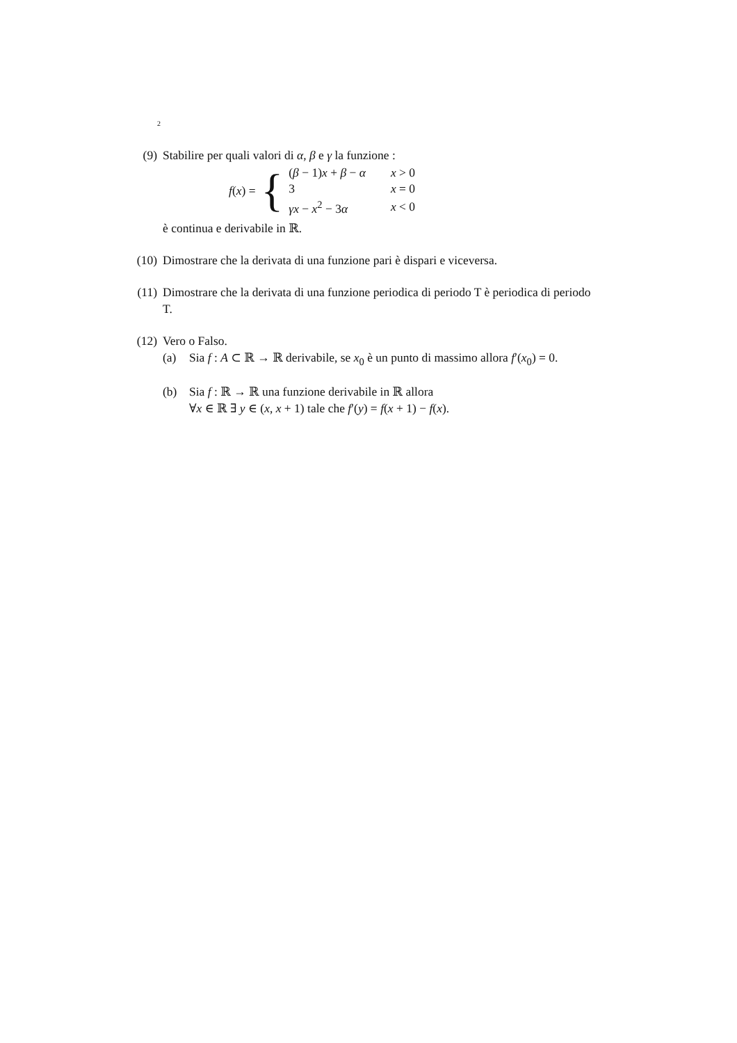2
(9) Stabilire per quali valori di α, β e γ la funzione :
f(x) = {
| ( β − 1) x + β − α | x > 0 |
| 3 | x = 0 |
| γx − x<sup>2</sup> − 3 α | x < 0 |
è continua e derivabile in ℝ.
(10) Dimostrare che la derivata di una funzione pari è dispari e viceversa.
(11) Dimostrare che la derivata di una funzione periodica di periodo T è periodica di periodo T.
(12) Vero o Falso.
(a) Sia f : A ⊂ ℝ → ℝ derivabile, se x<sub>0</sub> è un punto di massimo allora f′(x<sub>0</sub>) = 0.
(b) Sia f : ℝ → ℝ una funzione derivabile in ℝ allora
∀x ∈ ℝ ∃ y ∈ (x, x + 1) tale che f′(y) = f(x + 1) − f(x).